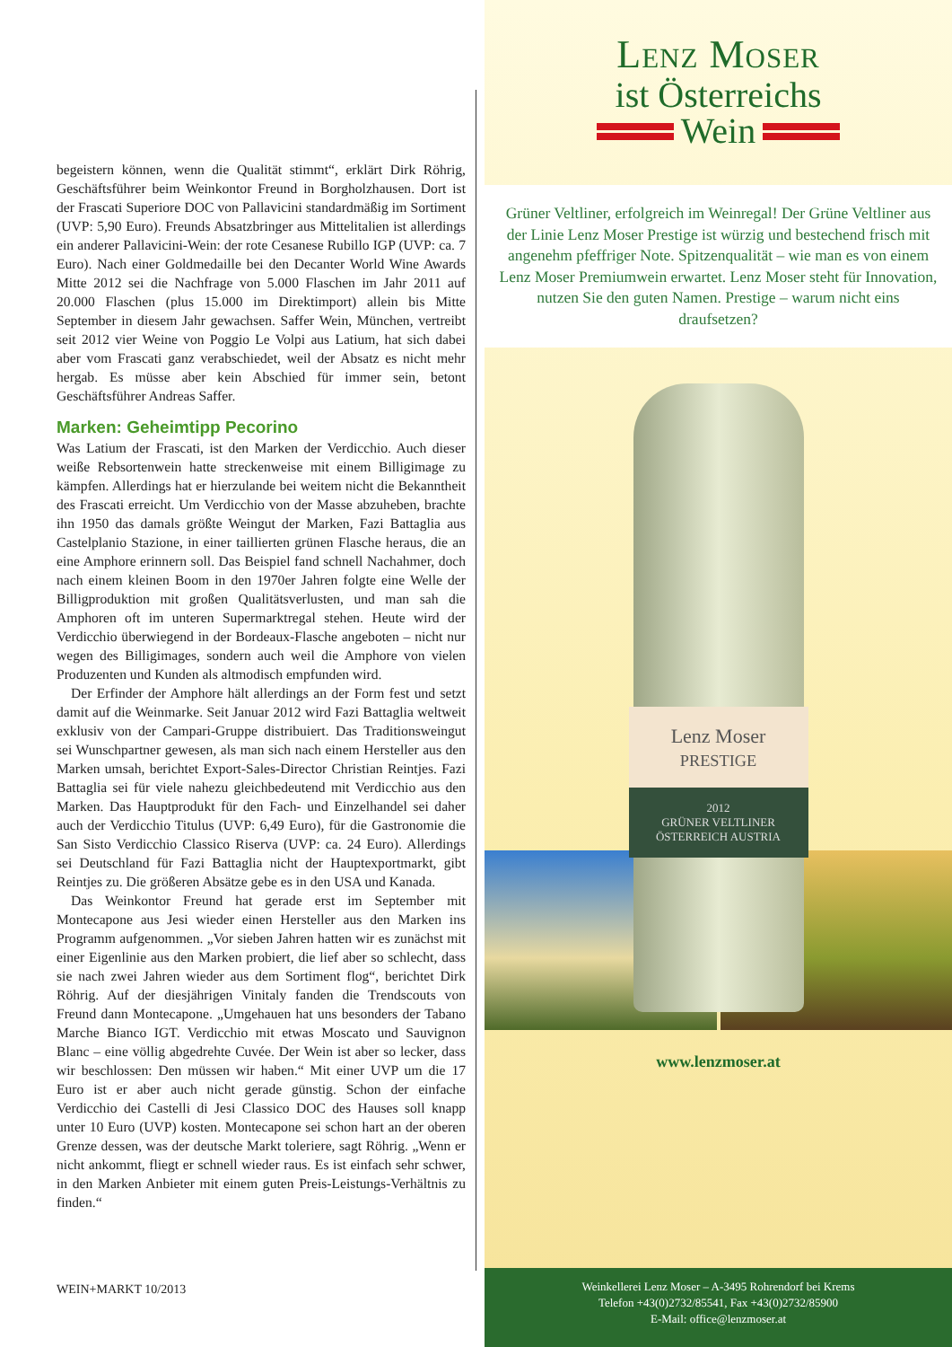begeistern können, wenn die Qualität stimmt“, erklärt Dirk Röhrig, Geschäftsführer beim Weinkontor Freund in Borgholzhausen. Dort ist der Frascati Superiore DOC von Pallavicini standardmäßig im Sortiment (UVP: 5,90 Euro). Freunds Absatzbringer aus Mittelitalien ist allerdings ein anderer Pallavicini-Wein: der rote Cesanese Rubillo IGP (UVP: ca. 7 Euro). Nach einer Goldmedaille bei den Decanter World Wine Awards Mitte 2012 sei die Nachfrage von 5.000 Flaschen im Jahr 2011 auf 20.000 Flaschen (plus 15.000 im Direktimport) allein bis Mitte September in diesem Jahr gewachsen. Saffer Wein, München, vertreibt seit 2012 vier Weine von Poggio Le Volpi aus Latium, hat sich dabei aber vom Frascati ganz verabschiedet, weil der Absatz es nicht mehr hergab. Es müsse aber kein Abschied für immer sein, betont Geschäftsführer Andreas Saffer.
Marken: Geheimtipp Pecorino
Was Latium der Frascati, ist den Marken der Verdicchio. Auch dieser weiße Rebsortenwein hatte streckenweise mit einem Billigimage zu kämpfen. Allerdings hat er hierzulande bei weitem nicht die Bekanntheit des Frascati erreicht. Um Verdicchio von der Masse abzuheben, brachte ihn 1950 das damals größte Weingut der Marken, Fazi Battaglia aus Castelplanio Stazione, in einer taillierten grünen Flasche heraus, die an eine Amphore erinnern soll. Das Beispiel fand schnell Nachahmer, doch nach einem kleinen Boom in den 1970er Jahren folgte eine Welle der Billigproduktion mit großen Qualitätsverlusten, und man sah die Amphoren oft im unteren Supermarktregal stehen. Heute wird der Verdicchio überwiegend in der Bordeaux-Flasche angeboten – nicht nur wegen des Billigimages, sondern auch weil die Amphore von vielen Produzenten und Kunden als altmodisch empfunden wird.
Der Erfinder der Amphore hält allerdings an der Form fest und setzt damit auf die Weinmarke. Seit Januar 2012 wird Fazi Battaglia weltweit exklusiv von der Campari-Gruppe distribuiert. Das Traditionsweingut sei Wunschpartner gewesen, als man sich nach einem Hersteller aus den Marken umsah, berichtet Export-Sales-Director Christian Reintjes. Fazi Battaglia sei für viele nahezu gleichbedeutend mit Verdicchio aus den Marken. Das Hauptprodukt für den Fach- und Einzelhandel sei daher auch der Verdicchio Titulus (UVP: 6,49 Euro), für die Gastronomie die San Sisto Verdicchio Classico Riserva (UVP: ca. 24 Euro). Allerdings sei Deutschland für Fazi Battaglia nicht der Hauptexportmarkt, gibt Reintjes zu. Die größeren Absätze gebe es in den USA und Kanada.
Das Weinkontor Freund hat gerade erst im September mit Montecapone aus Jesi wieder einen Hersteller aus den Marken ins Programm aufgenommen. „Vor sieben Jahren hatten wir es zunächst mit einer Eigenlinie aus den Marken probiert, die lief aber so schlecht, dass sie nach zwei Jahren wieder aus dem Sortiment flog“, berichtet Dirk Röhrig. Auf der diesjährigen Vinitaly fanden die Trendscouts von Freund dann Montecapone. „Umgehauen hat uns besonders der Tabano Marche Bianco IGT. Verdicchio mit etwas Moscato und Sauvignon Blanc – eine völlig abgedrehte Cuvée. Der Wein ist aber so lecker, dass wir beschlossen: Den müssen wir haben.“ Mit einer UVP um die 17 Euro ist er aber auch nicht gerade günstig. Schon der einfache Verdicchio dei Castelli di Jesi Classico DOC des Hauses soll knapp unter 10 Euro (UVP) kosten. Montecapone sei schon hart an der oberen Grenze dessen, was der deutsche Markt toleriere, sagt Röhrig. „Wenn er nicht ankommt, fliegt er schnell wieder raus. Es ist einfach sehr schwer, in den Marken Anbieter mit einem guten Preis-Leistungs-Verhältnis zu finden.“
WEIN+MARKT 10/2013
Lenz Moser
ist Österreichs
Wein
Grüner Veltliner, erfolgreich im Weinregal! Der Grüne Veltliner aus der Linie Lenz Moser Prestige ist würzig und bestechend frisch mit angenehm pfeffriger Note. Spitzenqualität – wie man es von einem Lenz Moser Premiumwein erwartet. Lenz Moser steht für Innovation, nutzen Sie den guten Namen. Prestige – warum nicht eins draufsetzen?
Lenz Moser
PRESTIGE
2012
GRÜNER VELTLINER
ÖSTERREICH AUSTRIA
www.lenzmoser.at
Weinkellerei Lenz Moser – A-3495 Rohrendorf bei Krems
Telefon +43(0)2732/85541, Fax +43(0)2732/85900
E-Mail: office@lenzmoser.at